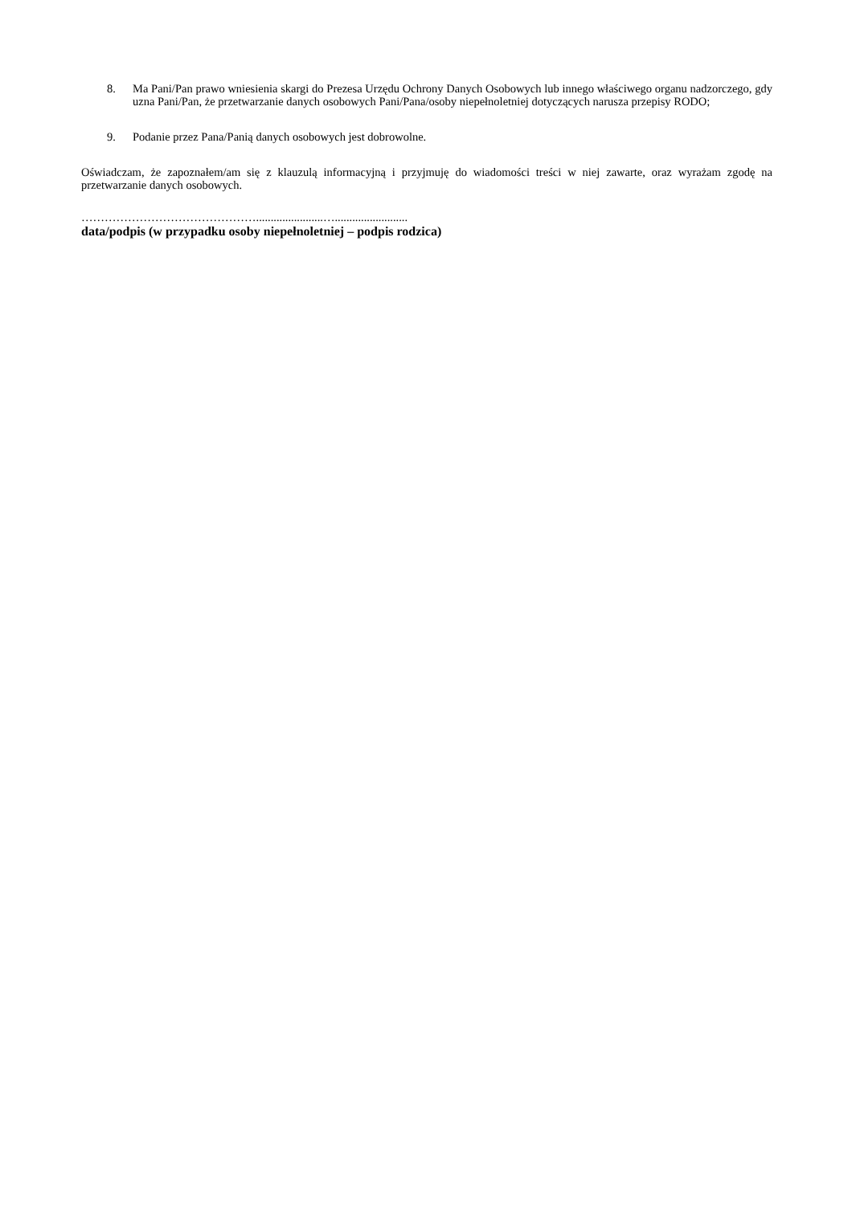8. Ma Pani/Pan prawo wniesienia skargi do Prezesa Urzędu Ochrony Danych Osobowych lub innego właściwego organu nadzorczego, gdy uzna Pani/Pan, że przetwarzanie danych osobowych Pani/Pana/osoby niepełnoletniej dotyczących narusza przepisy RODO;
9. Podanie przez Pana/Panią danych osobowych jest dobrowolne.
Oświadczam, że zapoznałem/am się z klauzulą informacyjną i przyjmuję do wiadomości treści w niej zawarte, oraz wyrażam zgodę na przetwarzanie danych osobowych.
……………………………………….......................….........................
data/podpis (w przypadku osoby niepełnoletniej – podpis rodzica)